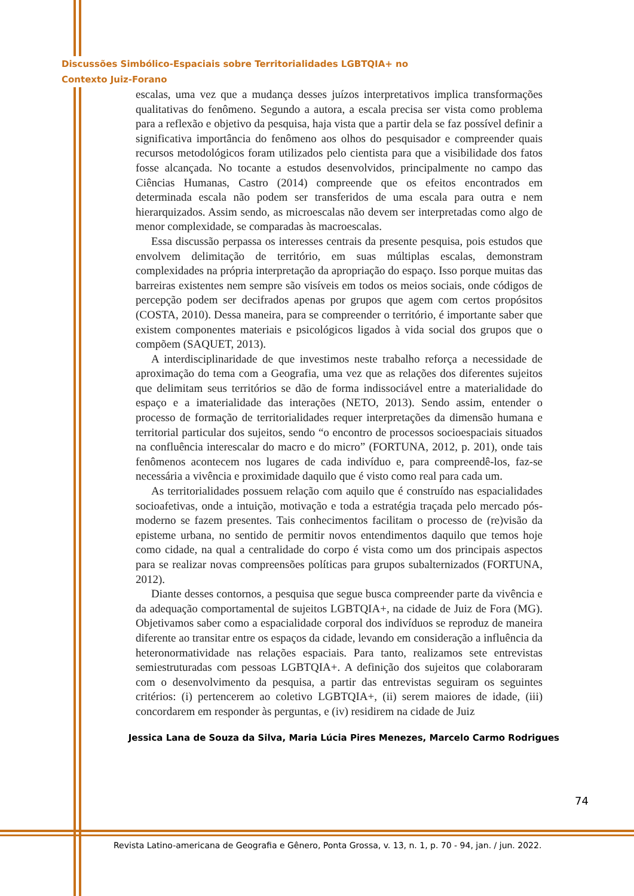Discussões Simbólico-Espaciais sobre Territorialidades LGBTQIA+ no
Contexto Juiz-Forano
escalas, uma vez que a mudança desses juízos interpretativos implica transformações qualitativas do fenômeno. Segundo a autora, a escala precisa ser vista como problema para a reflexão e objetivo da pesquisa, haja vista que a partir dela se faz possível definir a significativa importância do fenômeno aos olhos do pesquisador e compreender quais recursos metodológicos foram utilizados pelo cientista para que a visibilidade dos fatos fosse alcançada. No tocante a estudos desenvolvidos, principalmente no campo das Ciências Humanas, Castro (2014) compreende que os efeitos encontrados em determinada escala não podem ser transferidos de uma escala para outra e nem hierarquizados. Assim sendo, as microescalas não devem ser interpretadas como algo de menor complexidade, se comparadas às macroescalas.
Essa discussão perpassa os interesses centrais da presente pesquisa, pois estudos que envolvem delimitação de território, em suas múltiplas escalas, demonstram complexidades na própria interpretação da apropriação do espaço. Isso porque muitas das barreiras existentes nem sempre são visíveis em todos os meios sociais, onde códigos de percepção podem ser decifrados apenas por grupos que agem com certos propósitos (COSTA, 2010). Dessa maneira, para se compreender o território, é importante saber que existem componentes materiais e psicológicos ligados à vida social dos grupos que o compõem (SAQUET, 2013).
A interdisciplinaridade de que investimos neste trabalho reforça a necessidade de aproximação do tema com a Geografia, uma vez que as relações dos diferentes sujeitos que delimitam seus territórios se dão de forma indissociável entre a materialidade do espaço e a imaterialidade das interações (NETO, 2013). Sendo assim, entender o processo de formação de territorialidades requer interpretações da dimensão humana e territorial particular dos sujeitos, sendo “o encontro de processos socioespaciais situados na confluência interescalar do macro e do micro” (FORTUNA, 2012, p. 201), onde tais fenômenos acontecem nos lugares de cada indivíduo e, para compreendê-los, faz-se necessária a vivência e proximidade daquilo que é visto como real para cada um.
As territorialidades possuem relação com aquilo que é construído nas espacialidades socioafetivas, onde a intuição, motivação e toda a estratégia traçada pelo mercado pós-moderno se fazem presentes. Tais conhecimentos facilitam o processo de (re)visão da episteme urbana, no sentido de permitir novos entendimentos daquilo que temos hoje como cidade, na qual a centralidade do corpo é vista como um dos principais aspectos para se realizar novas compreensões políticas para grupos subalternizados (FORTUNA, 2012).
Diante desses contornos, a pesquisa que segue busca compreender parte da vivência e da adequação comportamental de sujeitos LGBTQIA+, na cidade de Juiz de Fora (MG). Objetivamos saber como a espacialidade corporal dos indivíduos se reproduz de maneira diferente ao transitar entre os espaços da cidade, levando em consideração a influência da heteronormatividade nas relações espaciais. Para tanto, realizamos sete entrevistas semiestruturadas com pessoas LGBTQIA+. A definição dos sujeitos que colaboraram com o desenvolvimento da pesquisa, a partir das entrevistas seguiram os seguintes critérios: (i) pertencerem ao coletivo LGBTQIA+, (ii) serem maiores de idade, (iii) concordarem em responder às perguntas, e (iv) residirem na cidade de Juiz
74
Jessica Lana de Souza da Silva, Maria Lúcia Pires Menezes, Marcelo Carmo Rodrigues
Revista Latino-americana de Geografia e Gênero, Ponta Grossa, v. 13, n. 1, p. 70 - 94, jan. / jun. 2022.